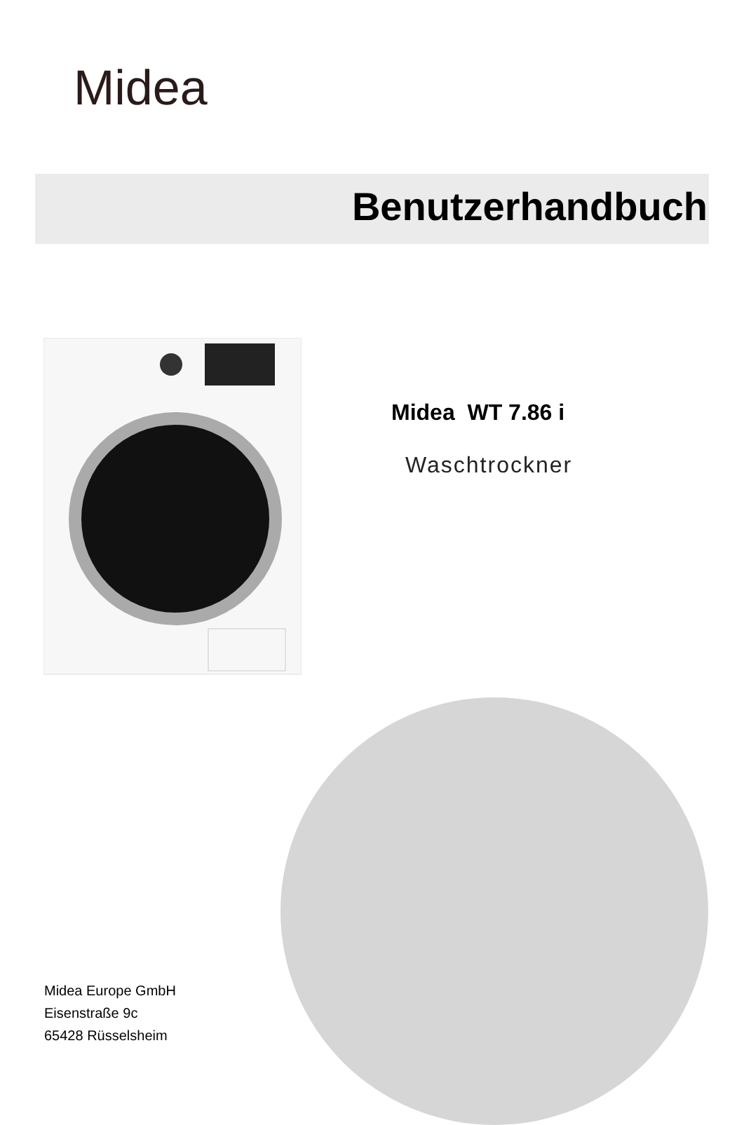Midea
Benutzerhandbuch
Midea WT 7.86 i
Waschtrockner
Midea Europe GmbH
Eisenstraße 9c
65428 Rüsselsheim